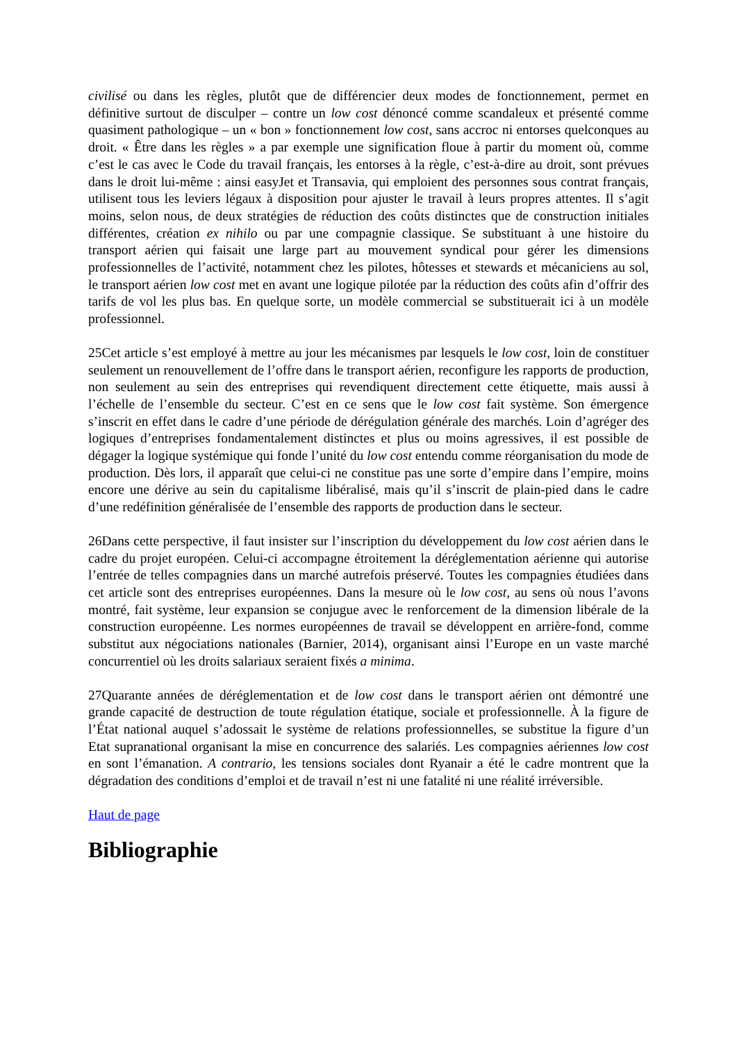civilisé ou dans les règles, plutôt que de différencier deux modes de fonctionnement, permet en définitive surtout de disculper – contre un low cost dénoncé comme scandaleux et présenté comme quasiment pathologique – un « bon » fonctionnement low cost, sans accroc ni entorses quelconques au droit. « Être dans les règles » a par exemple une signification floue à partir du moment où, comme c’est le cas avec le Code du travail français, les entorses à la règle, c’est-à-dire au droit, sont prévues dans le droit lui-même : ainsi easyJet et Transavia, qui emploient des personnes sous contrat français, utilisent tous les leviers légaux à disposition pour ajuster le travail à leurs propres attentes. Il s’agit moins, selon nous, de deux stratégies de réduction des coûts distinctes que de construction initiales différentes, création ex nihilo ou par une compagnie classique. Se substituant à une histoire du transport aérien qui faisait une large part au mouvement syndical pour gérer les dimensions professionnelles de l’activité, notamment chez les pilotes, hôtesses et stewards et mécaniciens au sol, le transport aérien low cost met en avant une logique pilotée par la réduction des coûts afin d’offrir des tarifs de vol les plus bas. En quelque sorte, un modèle commercial se substituerait ici à un modèle professionnel.
25Cet article s’est employé à mettre au jour les mécanismes par lesquels le low cost, loin de constituer seulement un renouvellement de l’offre dans le transport aérien, reconfigure les rapports de production, non seulement au sein des entreprises qui revendiquent directement cette étiquette, mais aussi à l’échelle de l’ensemble du secteur. C’est en ce sens que le low cost fait système. Son émergence s’inscrit en effet dans le cadre d’une période de dérégulation générale des marchés. Loin d’agréger des logiques d’entreprises fondamentalement distinctes et plus ou moins agressives, il est possible de dégager la logique systémique qui fonde l’unité du low cost entendu comme réorganisation du mode de production. Dès lors, il apparaît que celui-ci ne constitue pas une sorte d’empire dans l’empire, moins encore une dérive au sein du capitalisme libéralisé, mais qu’il s’inscrit de plain-pied dans le cadre d’une redéfinition généralisée de l’ensemble des rapports de production dans le secteur.
26Dans cette perspective, il faut insister sur l’inscription du développement du low cost aérien dans le cadre du projet européen. Celui-ci accompagne étroitement la déréglementation aérienne qui autorise l’entrée de telles compagnies dans un marché autrefois préservé. Toutes les compagnies étudiées dans cet article sont des entreprises européennes. Dans la mesure où le low cost, au sens où nous l’avons montré, fait système, leur expansion se conjugue avec le renforcement de la dimension libérale de la construction européenne. Les normes européennes de travail se développent en arrière-fond, comme substitut aux négociations nationales (Barnier, 2014), organisant ainsi l’Europe en un vaste marché concurrentiel où les droits salariaux seraient fixés a minima.
27Quarante années de déréglementation et de low cost dans le transport aérien ont démontré une grande capacité de destruction de toute régulation étatique, sociale et professionnelle. À la figure de l’État national auquel s’adossait le système de relations professionnelles, se substitue la figure d’un Etat supranational organisant la mise en concurrence des salariés. Les compagnies aériennes low cost en sont l’émanation. A contrario, les tensions sociales dont Ryanair a été le cadre montrent que la dégradation des conditions d’emploi et de travail n’est ni une fatalité ni une réalité irréversible.
Haut de page
Bibliographie